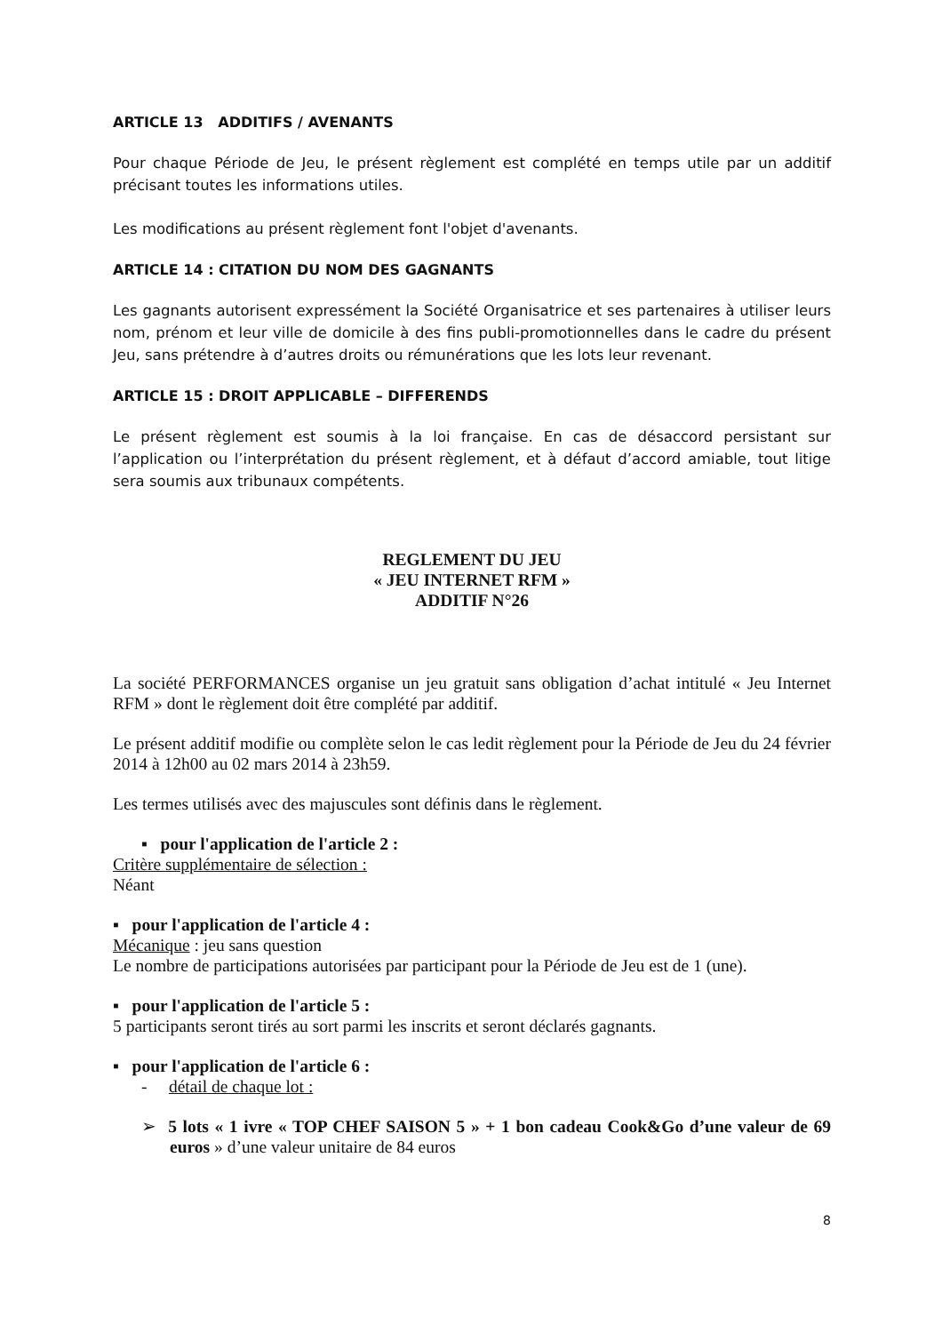ARTICLE 13 ADDITIFS / AVENANTS
Pour chaque Période de Jeu, le présent règlement est complété en temps utile par un additif précisant toutes les informations utiles.
Les modifications au présent règlement font l'objet d'avenants.
ARTICLE 14 : CITATION DU NOM DES GAGNANTS
Les gagnants autorisent expressément la Société Organisatrice et ses partenaires à utiliser leurs nom, prénom et leur ville de domicile à des fins publi-promotionnelles dans le cadre du présent Jeu, sans prétendre à d’autres droits ou rémunérations que les lots leur revenant.
ARTICLE 15 : DROIT APPLICABLE – DIFFERENDS
Le présent règlement est soumis à la loi française. En cas de désaccord persistant sur l’application ou l’interprétation du présent règlement, et à défaut d’accord amiable, tout litige sera soumis aux tribunaux compétents.
REGLEMENT DU JEU
« JEU INTERNET RFM »
ADDITIF N°26
La société PERFORMANCES organise un jeu gratuit sans obligation d’achat intitulé « Jeu Internet RFM » dont le règlement doit être complété par additif.
Le présent additif modifie ou complète selon le cas ledit règlement pour la Période de Jeu du 24 février 2014 à 12h00 au 02 mars 2014 à 23h59.
Les termes utilisés avec des majuscules sont définis dans le règlement.
▪ pour l'application de l'article 2 :
Critère supplémentaire de sélection :
Néant
▪ pour l'application de l'article 4 :
Mécanique : jeu sans question
Le nombre de participations autorisées par participant pour la Période de Jeu est de 1 (une).
▪ pour l'application de l'article 5 :
5 participants seront tirés au sort parmi les inscrits et seront déclarés gagnants.
▪ pour l'application de l'article 6 :
- détail de chaque lot :
➢ 5 lots « 1 ivre « TOP CHEF SAISON 5 » + 1 bon cadeau Cook&Go d’une valeur de 69 euros » d’une valeur unitaire de 84 euros
8